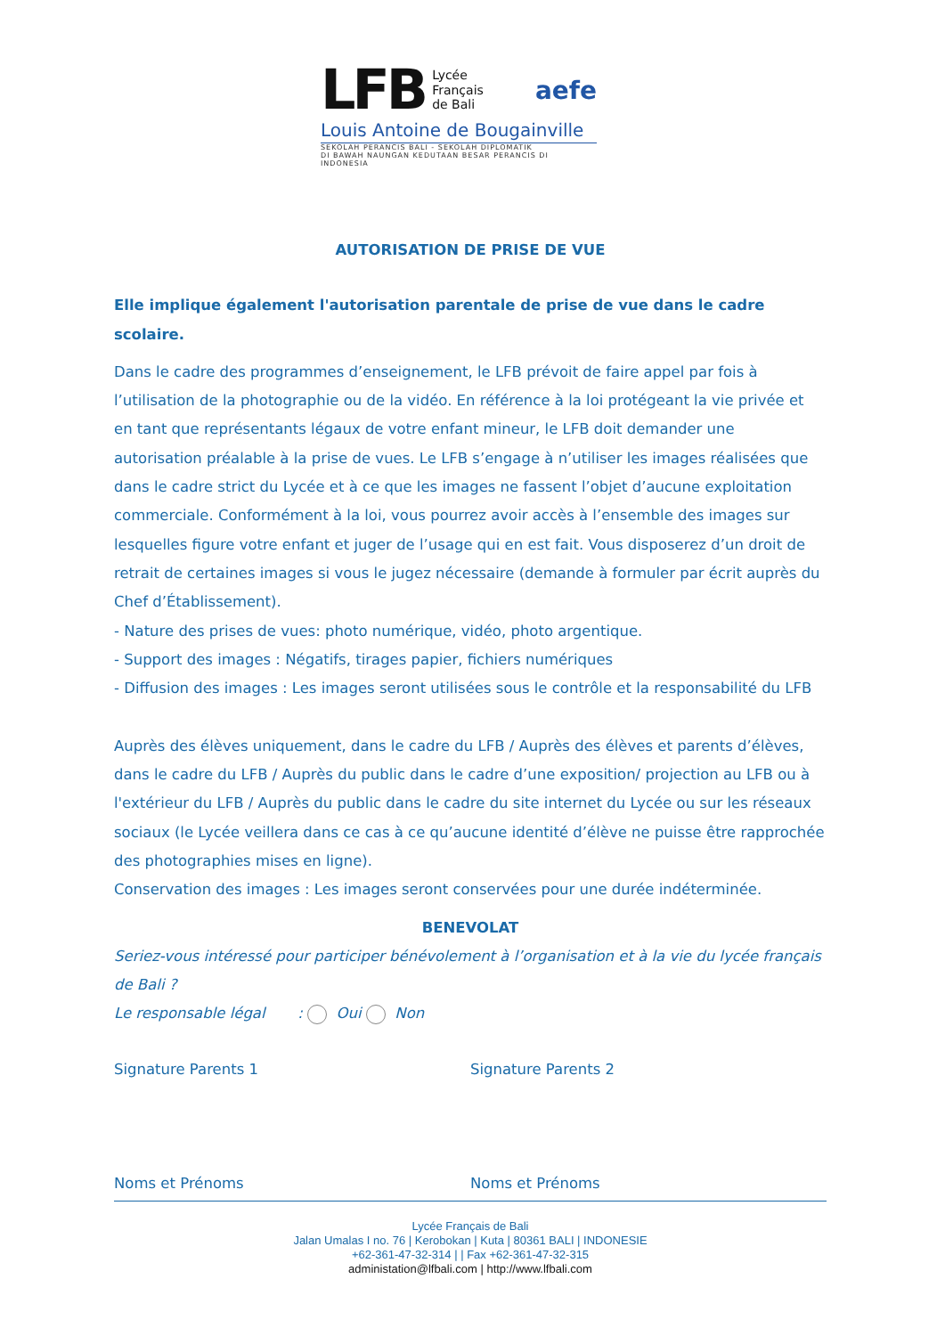LFB Lycée
Français
de Bali aefe
Louis Antoine de Bougainville
SEKOLAH PERANCIS BALI - SEKOLAH DIPLOMATIK
DI BAWAH NAUNGAN KEDUTAAN BESAR PERANCIS DI INDONESIA
AUTORISATION DE PRISE DE VUE
Elle implique également l'autorisation parentale de prise de vue dans le cadre scolaire.
Dans le cadre des programmes d’enseignement, le LFB prévoit de faire appel par fois à l’utilisation de la photographie ou de la vidéo. En référence à la loi protégeant la vie privée et en tant que représentants légaux de votre enfant mineur, le LFB doit demander une autorisation préalable à la prise de vues. Le LFB s’engage à n’utiliser les images réalisées que dans le cadre strict du Lycée et à ce que les images ne fassent l’objet d’aucune exploitation commerciale. Conformément à la loi, vous pourrez avoir accès à l’ensemble des images sur lesquelles figure votre enfant et juger de l’usage qui en est fait. Vous disposerez d’un droit de retrait de certaines images si vous le jugez nécessaire (demande à formuler par écrit auprès du Chef d’Établissement).
- Nature des prises de vues: photo numérique, vidéo, photo argentique.
- Support des images : Négatifs, tirages papier, fichiers numériques
- Diffusion des images : Les images seront utilisées sous le contrôle et la responsabilité du LFB
Auprès des élèves uniquement, dans le cadre du LFB / Auprès des élèves et parents d’élèves, dans le cadre du LFB / Auprès du public dans le cadre d’une exposition/ projection au LFB ou à l'extérieur du LFB / Auprès du public dans le cadre du site internet du Lycée ou sur les réseaux sociaux (le Lycée veillera dans ce cas à ce qu’aucune identité d’élève ne puisse être rapprochée des photographies mises en ligne).
Conservation des images : Les images seront conservées pour une durée indéterminée.
BENEVOLAT
Seriez-vous intéressé pour participer bénévolement à l’organisation et à la vie du lycée français de Bali ?
Le responsable légal : Oui Non
Signature Parents 1 Signature Parents 2
Noms et Prénoms Noms et Prénoms
Lycée Français de Bali
Jalan Umalas I no. 76 | Kerobokan | Kuta | 80361 BALI | INDONESIE
+62-361-47-32-314 | | Fax +62-361-47-32-315
administation@lfbali.com | http://www.lfbali.com